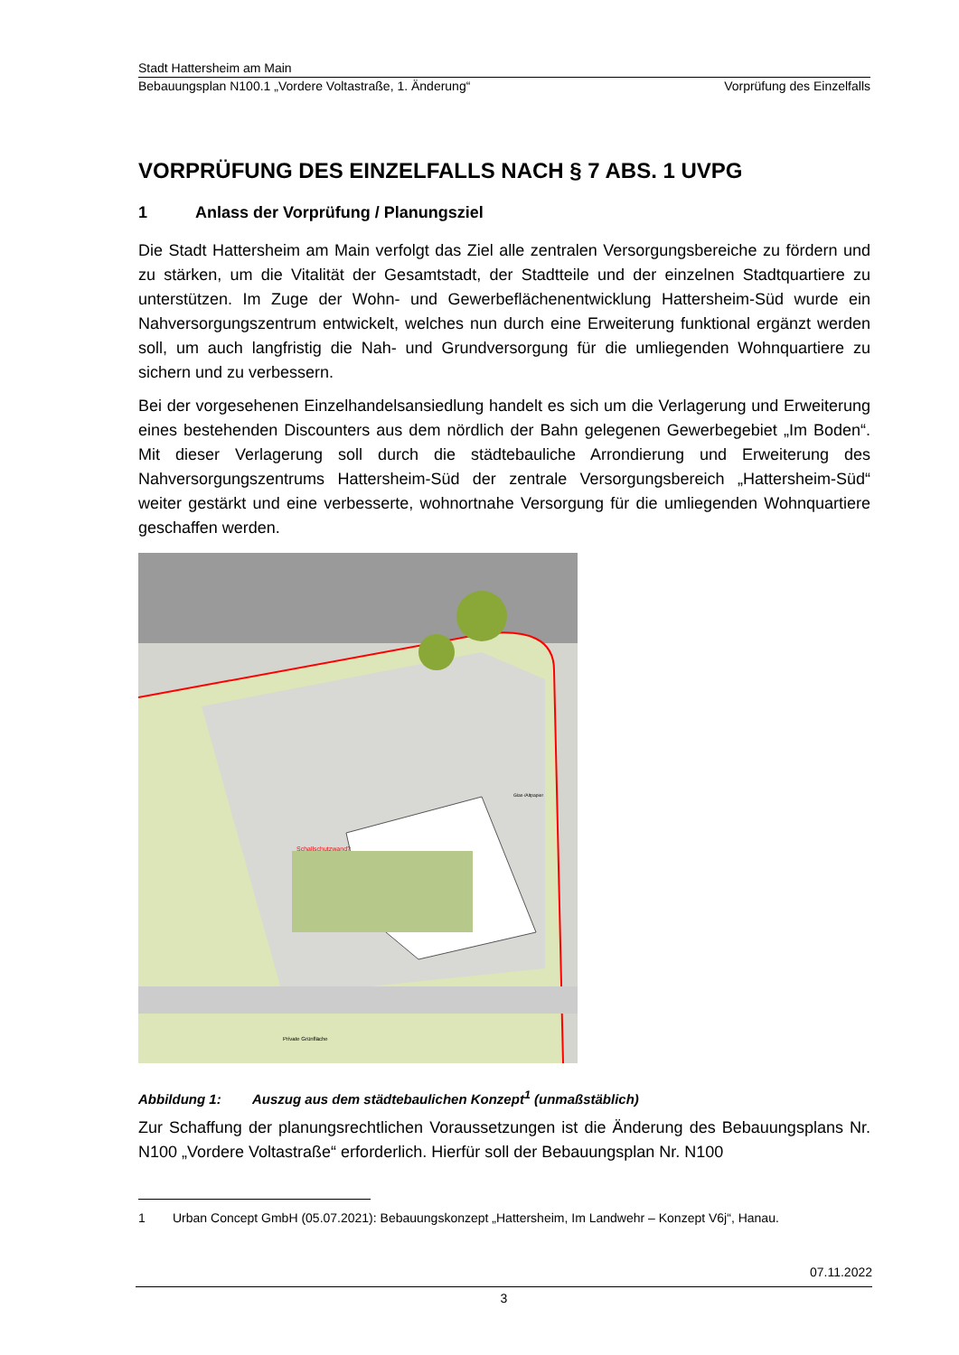Stadt Hattersheim am Main
Bebauungsplan N100.1 „Vordere Voltastraße, 1. Änderung“Vorprüfung des Einzelfalls
VORPRÜFUNG DES EINZELFALLS NACH § 7 ABS. 1 UVPG
1 Anlass der Vorprüfung / Planungsziel
Die Stadt Hattersheim am Main verfolgt das Ziel alle zentralen Versorgungsbereiche zu fördern und zu stärken, um die Vitalität der Gesamtstadt, der Stadtteile und der einzelnen Stadtquartiere zu unterstützen. Im Zuge der Wohn- und Gewerbeflächenentwicklung Hattersheim-Süd wurde ein Nahversorgungszentrum entwickelt, welches nun durch eine Erweiterung funktional ergänzt werden soll, um auch langfristig die Nah- und Grundversorgung für die umliegenden Wohnquartiere zu sichern und zu verbessern.
Bei der vorgesehenen Einzelhandelsansiedlung handelt es sich um die Verlagerung und Erweiterung eines bestehenden Discounters aus dem nördlich der Bahn gelegenen Gewerbegebiet „Im Boden“. Mit dieser Verlagerung soll durch die städtebauliche Arrondierung und Erweiterung des Nahversorgungszentrums Hattersheim-Süd der zentrale Versorgungsbereich „Hattersheim-Süd“ weiter gestärkt und eine verbesserte, wohnortnahe Versorgung für die umliegenden Wohnquartiere geschaffen werden.
Schallschutzwand?
Glas-/Altpapier
Private Grünfläche
Abbildung 1: Auszug aus dem städtebaulichen Konzept<sup>1</sup> (unmaßstäblich)
Zur Schaffung der planungsrechtlichen Voraussetzungen ist die Änderung des Bebauungsplans Nr. N100 „Vordere Voltastraße“ erforderlich. Hierfür soll der Bebauungsplan Nr. N100
1 Urban Concept GmbH (05.07.2021): Bebauungskonzept „Hattersheim, Im Landwehr – Konzept V6j“, Hanau.
07.11.2022
3